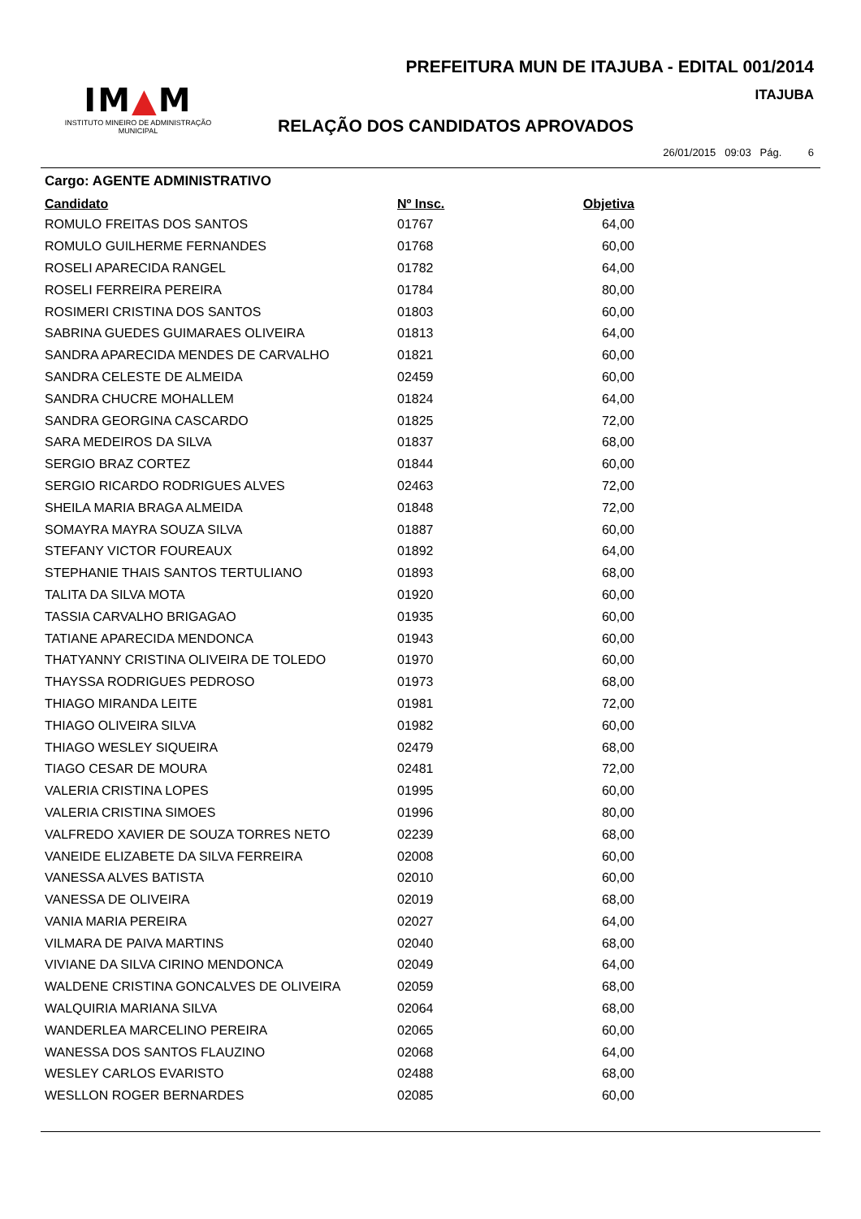PREFEITURA MUN DE ITAJUBA - EDITAL 001/2014
IM▲M
INSTITUTO MINEIRO DE ADMINISTRAÇÃO MUNICIPAL
ITAJUBA
RELAÇÃO DOS CANDIDATOS APROVADOS
26/01/2015 09:03 Pág. 6
Cargo: AGENTE ADMINISTRATIVO
| Candidato | Nº Insc. | Objetiva |
| --- | --- | --- |
| ROMULO FREITAS DOS SANTOS | 01767 | 64,00 |
| ROMULO GUILHERME FERNANDES | 01768 | 60,00 |
| ROSELI APARECIDA RANGEL | 01782 | 64,00 |
| ROSELI FERREIRA PEREIRA | 01784 | 80,00 |
| ROSIMERI CRISTINA DOS SANTOS | 01803 | 60,00 |
| SABRINA GUEDES GUIMARAES OLIVEIRA | 01813 | 64,00 |
| SANDRA APARECIDA MENDES DE CARVALHO | 01821 | 60,00 |
| SANDRA CELESTE DE ALMEIDA | 02459 | 60,00 |
| SANDRA CHUCRE MOHALLEM | 01824 | 64,00 |
| SANDRA GEORGINA CASCARDO | 01825 | 72,00 |
| SARA MEDEIROS DA SILVA | 01837 | 68,00 |
| SERGIO BRAZ CORTEZ | 01844 | 60,00 |
| SERGIO RICARDO RODRIGUES ALVES | 02463 | 72,00 |
| SHEILA MARIA BRAGA ALMEIDA | 01848 | 72,00 |
| SOMAYRA MAYRA SOUZA SILVA | 01887 | 60,00 |
| STEFANY VICTOR FOUREAUX | 01892 | 64,00 |
| STEPHANIE THAIS SANTOS TERTULIANO | 01893 | 68,00 |
| TALITA DA SILVA MOTA | 01920 | 60,00 |
| TASSIA CARVALHO BRIGAGAO | 01935 | 60,00 |
| TATIANE APARECIDA MENDONCA | 01943 | 60,00 |
| THATYANNY CRISTINA OLIVEIRA DE TOLEDO | 01970 | 60,00 |
| THAYSSA RODRIGUES PEDROSO | 01973 | 68,00 |
| THIAGO MIRANDA LEITE | 01981 | 72,00 |
| THIAGO OLIVEIRA SILVA | 01982 | 60,00 |
| THIAGO WESLEY SIQUEIRA | 02479 | 68,00 |
| TIAGO CESAR DE MOURA | 02481 | 72,00 |
| VALERIA CRISTINA LOPES | 01995 | 60,00 |
| VALERIA CRISTINA SIMOES | 01996 | 80,00 |
| VALFREDO XAVIER DE SOUZA TORRES NETO | 02239 | 68,00 |
| VANEIDE ELIZABETE DA SILVA FERREIRA | 02008 | 60,00 |
| VANESSA ALVES BATISTA | 02010 | 60,00 |
| VANESSA DE OLIVEIRA | 02019 | 68,00 |
| VANIA MARIA PEREIRA | 02027 | 64,00 |
| VILMARA DE PAIVA MARTINS | 02040 | 68,00 |
| VIVIANE DA SILVA CIRINO MENDONCA | 02049 | 64,00 |
| WALDENE CRISTINA GONCALVES DE OLIVEIRA | 02059 | 68,00 |
| WALQUIRIA MARIANA SILVA | 02064 | 68,00 |
| WANDERLEA MARCELINO PEREIRA | 02065 | 60,00 |
| WANESSA DOS SANTOS FLAUZINO | 02068 | 64,00 |
| WESLEY CARLOS EVARISTO | 02488 | 68,00 |
| WESLLON ROGER BERNARDES | 02085 | 60,00 |